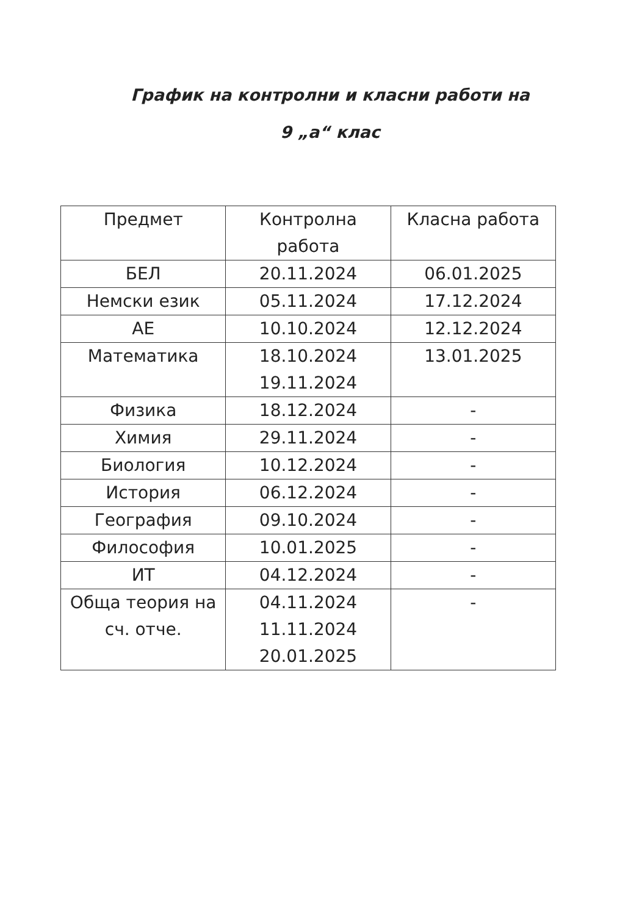График на контролни и класни работи на
9 „а“ клас
| Предмет | Контролна работа | Класна работа |
| --- | --- | --- |
| БЕЛ | 20.11.2024 | 06.01.2025 |
| Немски език | 05.11.2024 | 17.12.2024 |
| АЕ | 10.10.2024 | 12.12.2024 |
| Математика | 18.10.2024 19.11.2024 | 13.01.2025 |
| Физика | 18.12.2024 | - |
| Химия | 29.11.2024 | - |
| Биология | 10.12.2024 | - |
| История | 06.12.2024 | - |
| География | 09.10.2024 | - |
| Философия | 10.01.2025 | - |
| ИТ | 04.12.2024 | - |
| Обща теория на сч. отче. | 04.11.2024 11.11.2024 20.01.2025 | - |